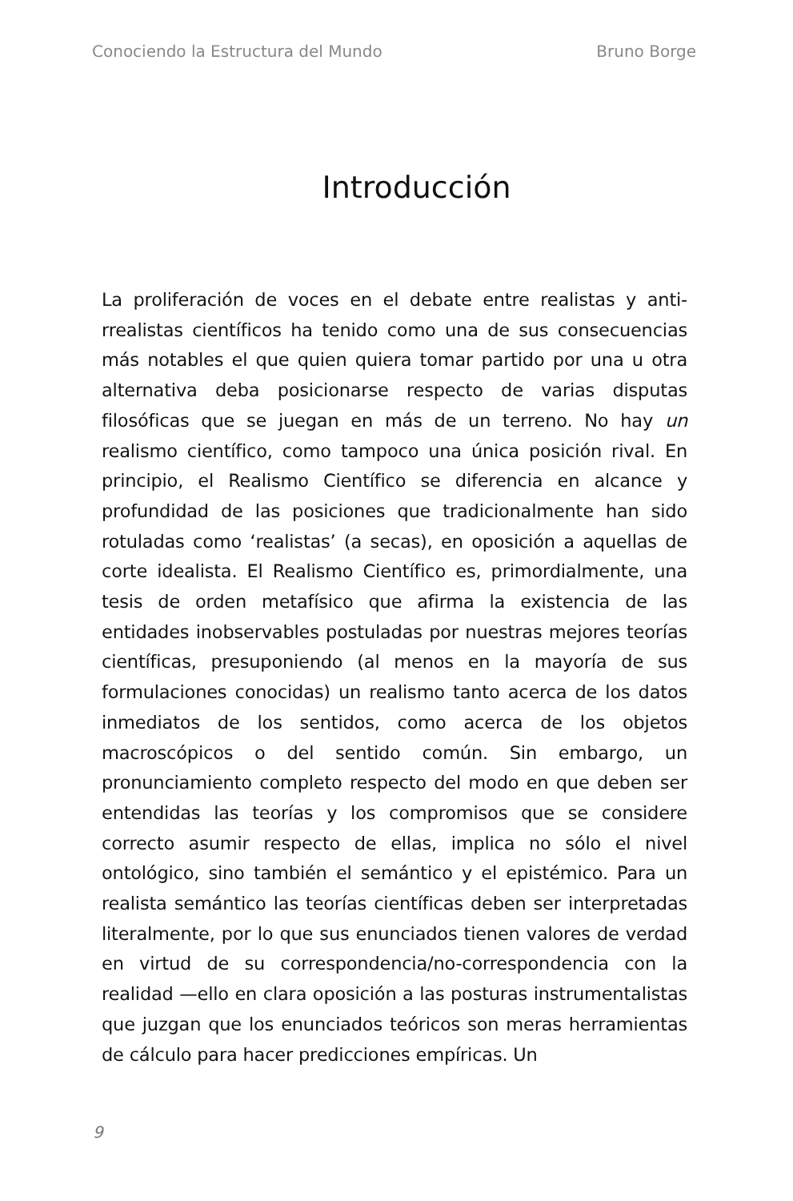Conociendo la Estructura del Mundo Bruno Borge
Introducción
La proliferación de voces en el debate entre realistas y anti-rrealistas científicos ha tenido como una de sus consecuencias más notables el que quien quiera tomar partido por una u otra alternativa deba posicionarse respecto de varias disputas filosóficas que se juegan en más de un terreno. No hay un realismo científico, como tampoco una única posición rival. En principio, el Realismo Científico se diferencia en alcance y profundidad de las posiciones que tradicionalmente han sido rotuladas como ‘realistas’ (a secas), en oposición a aquellas de corte idealista. El Realismo Científico es, primordialmente, una tesis de orden metafísico que afirma la existencia de las entidades inobservables postuladas por nuestras mejores teorías científicas, presuponiendo (al menos en la mayoría de sus formulaciones conocidas) un realismo tanto acerca de los datos inmediatos de los sentidos, como acerca de los objetos macroscópicos o del sentido común. Sin embargo, un pronunciamiento completo respecto del modo en que deben ser entendidas las teorías y los compromisos que se considere correcto asumir respecto de ellas, implica no sólo el nivel ontológico, sino también el semántico y el epistémico. Para un realista semántico las teorías científicas deben ser interpretadas literalmente, por lo que sus enunciados tienen valores de verdad en virtud de su correspondencia/no-correspondencia con la realidad —ello en clara oposición a las posturas instrumentalistas que juzgan que los enunciados teóricos son meras herramientas de cálculo para hacer predicciones empíricas. Un
9